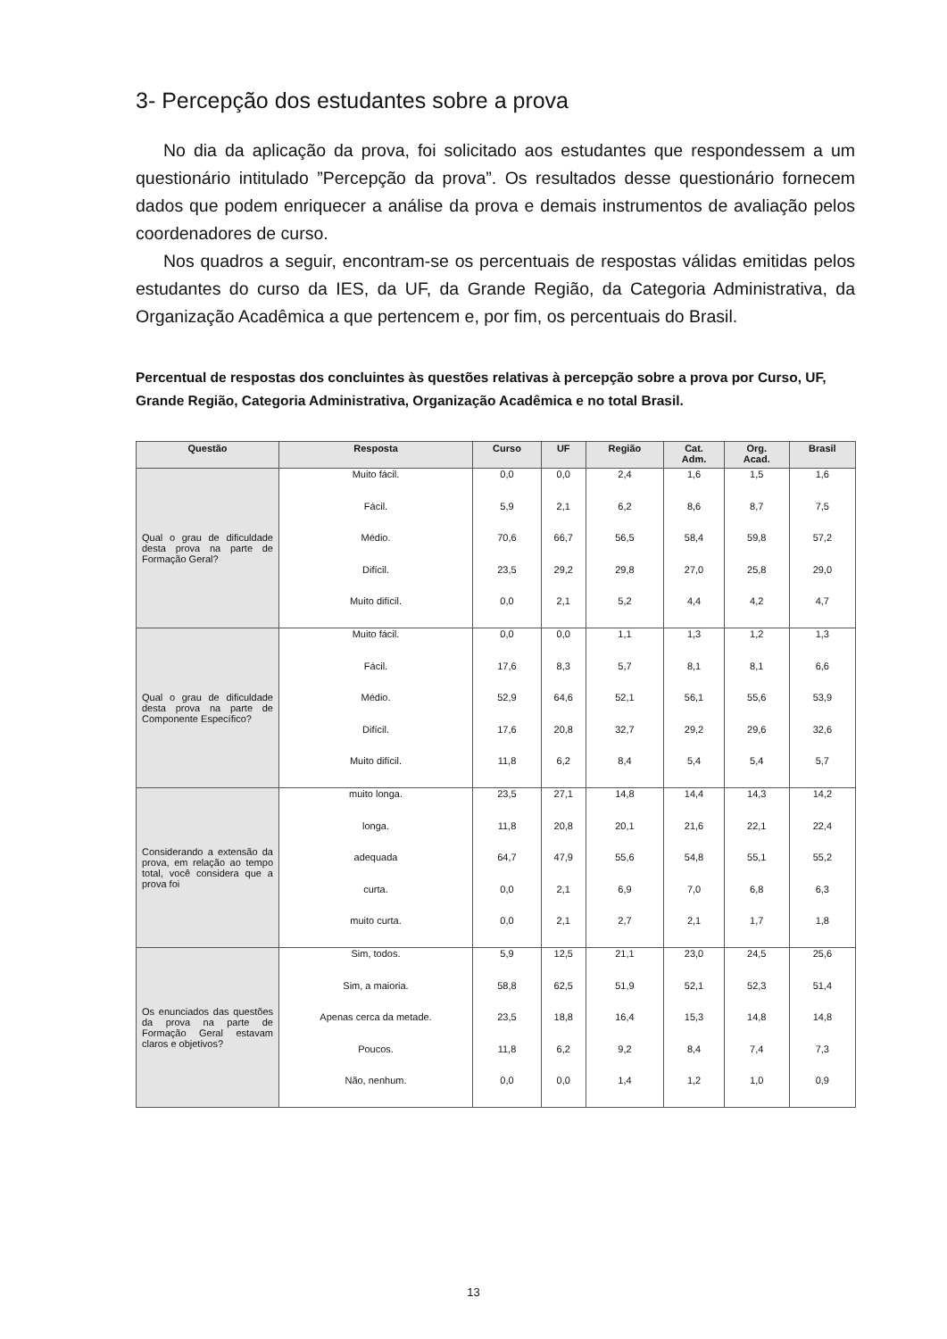3- Percepção dos estudantes sobre a prova
No dia da aplicação da prova, foi solicitado aos estudantes que respondessem a um questionário intitulado ”Percepção da prova”. Os resultados desse questionário fornecem dados que podem enriquecer a análise da prova e demais instrumentos de avaliação pelos coordenadores de curso.
Nos quadros a seguir, encontram-se os percentuais de respostas válidas emitidas pelos estudantes do curso da IES, da UF, da Grande Região, da Categoria Administrativa, da Organização Acadêmica a que pertencem e, por fim, os percentuais do Brasil.
Percentual de respostas dos concluintes às questões relativas à percepção sobre a prova por Curso, UF, Grande Região, Categoria Administrativa, Organização Acadêmica e no total Brasil.
| Questão | Resposta | Curso | UF | Região | Cat. Adm. | Org. Acad. | Brasil |
| --- | --- | --- | --- | --- | --- | --- | --- |
| Qual o grau de dificuldade desta prova na parte de Formação Geral? | Muito fácil. | 0,0 | 0,0 | 2,4 | 1,6 | 1,5 | 1,6 |
| | Fácil. | 5,9 | 2,1 | 6,2 | 8,6 | 8,7 | 7,5 |
| | Médio. | 70,6 | 66,7 | 56,5 | 58,4 | 59,8 | 57,2 |
| | Difícil. | 23,5 | 29,2 | 29,8 | 27,0 | 25,8 | 29,0 |
| | Muito difícil. | 0,0 | 2,1 | 5,2 | 4,4 | 4,2 | 4,7 |
| Qual o grau de dificuldade desta prova na parte de Componente Específico? | Muito fácil. | 0,0 | 0,0 | 1,1 | 1,3 | 1,2 | 1,3 |
| | Fácil. | 17,6 | 8,3 | 5,7 | 8,1 | 8,1 | 6,6 |
| | Médio. | 52,9 | 64,6 | 52,1 | 56,1 | 55,6 | 53,9 |
| | Difícil. | 17,6 | 20,8 | 32,7 | 29,2 | 29,6 | 32,6 |
| | Muito difícil. | 11,8 | 6,2 | 8,4 | 5,4 | 5,4 | 5,7 |
| Considerando a extensão da prova, em relação ao tempo total, você considera que a prova foi | muito longa. | 23,5 | 27,1 | 14,8 | 14,4 | 14,3 | 14,2 |
| | longa. | 11,8 | 20,8 | 20,1 | 21,6 | 22,1 | 22,4 |
| | adequada | 64,7 | 47,9 | 55,6 | 54,8 | 55,1 | 55,2 |
| | curta. | 0,0 | 2,1 | 6,9 | 7,0 | 6,8 | 6,3 |
| | muito curta. | 0,0 | 2,1 | 2,7 | 2,1 | 1,7 | 1,8 |
| Os enunciados das questões da prova na parte de Formação Geral estavam claros e objetivos? | Sim, todos. | 5,9 | 12,5 | 21,1 | 23,0 | 24,5 | 25,6 |
| | Sim, a maioria. | 58,8 | 62,5 | 51,9 | 52,1 | 52,3 | 51,4 |
| | Apenas cerca da metade. | 23,5 | 18,8 | 16,4 | 15,3 | 14,8 | 14,8 |
| | Poucos. | 11,8 | 6,2 | 9,2 | 8,4 | 7,4 | 7,3 |
| | Não, nenhum. | 0,0 | 0,0 | 1,4 | 1,2 | 1,0 | 0,9 |
13